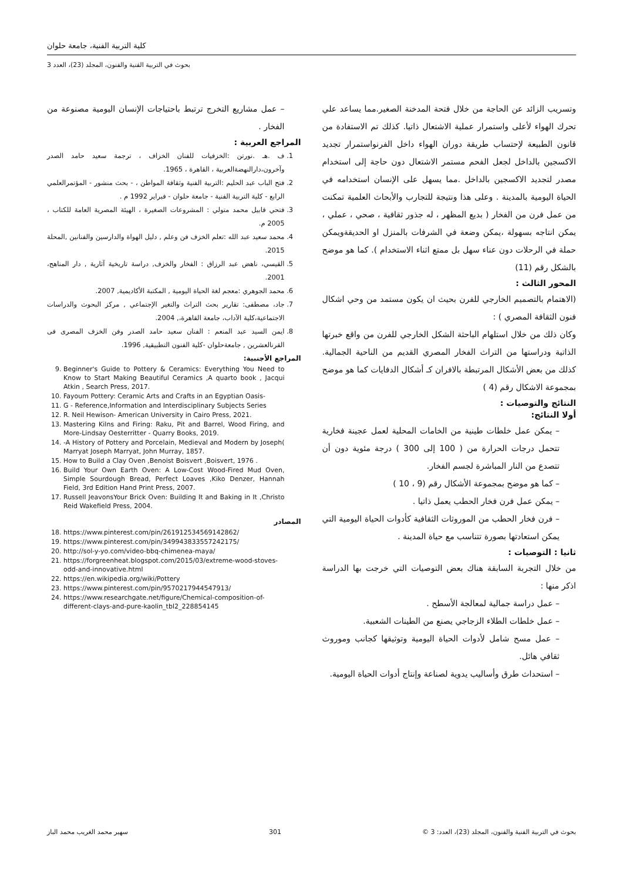كلية التربية الفنية، جامعة حلوان
بحوث في التربية الفنية والفنون، المجلد (23)، العدد 3
وتسريب الزائد عن الحاجة من خلال فتحة المدخنة الصغير.مما يساعد علي تحرك الهواء لأعلى واستمرار عملية الاشتعال ذاتيا. كذلك تم الاستفادة من قانون الطبيعة لإحتساب طريقة دوران الهواء داخل الفرنواستمرار تجديد الاكسجين بالداخل لجعل الفحم مستمر الاشتعال دون حاجة إلى استخدام مصدر لتجديد الاكسجين بالداخل .مما يسهل على الإنسان استخدامه في الحياة اليومية بالمدينة . وعلى هذا ونتيجة للتجارب والأبحاث العلمية تمكنت من عمل فرن من الفخار ( بديع المظهر ، له جذور ثقافية ، صحي ، عملي ، يمكن انتاجه بسهولة ،يمكن وضعة في الشرفات بالمنزل او الحديقةويمكن حملة في الرحلات دون عناء سهل بل ممتع اثناء الاستخدام ). كما هو موضح بالشكل رقم (11)
المحور الثالث :
(الاهتمام بالتصميم الخارجي للفرن بحيث ان يكون مستمد من وحي اشكال فنون الثقافة المصري ) :
وكان ذلك من خلال استلهام الباحثة الشكل الخارجي للفرن من واقع خبرتها الذاتية ودراستها من التراث الفخار المصري القديم من الناحية الجمالية. كذلك من بعض الأشكال المرتبطة بالافران كـ أشكال الدفايات كما هو موضح بمجموعة الاشكال رقم (4 )
النتائج والتوصيات :
أولا النتائج:
– يمكن عمل خلطات طينية من الخامات المحلية لعمل عجينة فخارية تتحمل درجات الحرارة من ( 100 إلى 300 ) درجة مئوية دون أن تتصدع من النار المباشرة لجسم الفخار.
– كما هو موضح بمجموعة الأشكال رقم (9 ، 10 )
– يمكن عمل فرن فخار الحطب يعمل ذاتيا .
– فرن فخار الحطب من الموروثات الثقافية كأدوات الحياة اليومية التي يمكن استعادتها بصورة تتناسب مع حياة المدينة .
ثانيا : التوصيات :
من خلال التجربة السابقة هناك بعض التوصيات التي خرجت بها الدراسة اذكر منها :
– عمل دراسة جمالية لمعالجة الأسطح .
– عمل خلطات الطلاء الزجاجي يصنع من الطينات الشعبية.
– عمل مسح شامل لأدوات الحياة اليومية وتوثيقها كجانب وموروث ثقافي هائل.
– استحداث طرق وأساليب يدوية لصناعة وإنتاج أدوات الحياة اليومية.
– عمل مشاريع التخرج ترتبط باحتياجات الإنسان اليومية مصنوعة من الفخار .
المراجع العربية :
1. ف .هـ .نورتن :الخزفيات للفنان الخزاف ، ترجمة سعيد حامد الصدر وآخرون،دارالنهضةالعربية ، القاهرة ، 1965.
2. فتح الباب عبد الحليم :التربية الفنية وثقافة المواطن ، - بحث منشور - المؤتمرالعلمي الرابع - كلية التربية الفنية - جامعة حلوان - فبراير 1992 م .
3. فتحي قابيل محمد متولي : المشروعات الصغيرة ، الهيئة المصرية العامة للكتاب ، 2005 م.
4. محمد سعيد عبد الله :تعلم الخزف فن وعلم , دليل الهواة والدارسين والفنانين ,المحلة 2015.
5. القيسي، ناهض عبد الرزاق : الفخار والخزف, دراسة تاريخية آثارية , دار المناهج، 2001.
6. محمد الجوهري :معجم لغة الحياة اليومية , المكتبة الأكاديمية, 2007.
7. جاد، مصطفى: تقارير بحث التراث والتغير الإجتماعي , مركز البحوث والدراسات الاجتماعية،كلية الآداب، جامعة القاهرة،, 2004.
8. ايمن السيد عبد المنعم : الفنان سعيد حامد الصدر وفن الخزف المصرى فى القرنالعشرين , جامعةحلوان -كلية الفنون التطبيقية, 1996.
المراجع الأجنبية:
9. Beginner's Guide to Pottery & Ceramics: Everything You Need to Know to Start Making Beautiful Ceramics ,A quarto book , Jacqui Atkin , Search Press, 2017.
10. Fayoum Pottery: Ceramic Arts and Crafts in an Egyptian Oasis-
11. G - Reference,Information and Interdisciplinary Subjects Series
12. R. Neil Hewison- American University in Cairo Press, 2021.
13. Mastering Kilns and Firing: Raku, Pit and Barrel, Wood Firing, and More-Lindsay Oesterritter - Quarry Books, 2019.
14. -A History of Pottery and Porcelain, Medieval and Modern by Joseph( Marryat Joseph Marryat, John Murray, 1857.
15. How to Build a Clay Oven ,Benoist Boisvert ,Boisvert, 1976 .
16. Build Your Own Earth Oven: A Low-Cost Wood-Fired Mud Oven, Simple Sourdough Bread, Perfect Loaves ,Kiko Denzer, Hannah Field, 3rd Edition Hand Print Press, 2007.
17. Russell JeavonsYour Brick Oven: Building It and Baking in It ,Christo Reid Wakefield Press, 2004.
المصادر
18. https://www.pinterest.com/pin/261912534569142862/
19. https://www.pinterest.com/pin/349943833557242175/
20. http://sol-y-yo.com/video-bbq-chimenea-maya/
21. https://forgreenheat.blogspot.com/2015/03/extreme-wood-stoves-odd-and-innovative.html
22. https://en.wikipedia.org/wiki/Pottery
23. https://www.pinterest.com/pin/9570217944547913/
24. https://www.researchgate.net/figure/Chemical-composition-of-different-clays-and-pure-kaolin_tbl2_228854145
بحوث في التربية الفنية والفنون، المجلد (23)، العدد: 3 © 301 سهير محمد الغريب محمد الباز